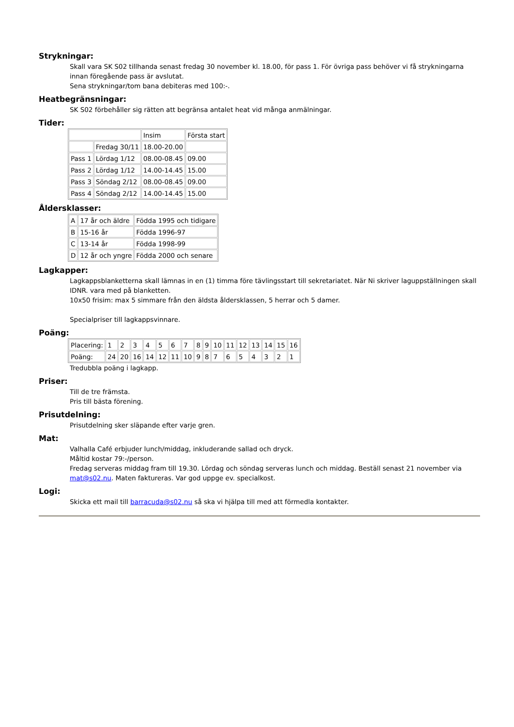Strykningar:
Skall vara SK S02 tillhanda senast fredag 30 november kl. 18.00, för pass 1. För övriga pass behöver vi få strykningarna innan föregående pass är avslutat.
Sena strykningar/tom bana debiteras med 100:-.
Heatbegränsningar:
SK S02 förbehåller sig rätten att begränsa antalet heat vid många anmälningar.
Tider:
| | | Insim | Första start |
| | Fredag 30/11 | 18.00-20.00 | |
| Pass 1 | Lördag 1/12 | 08.00-08.45 | 09.00 |
| Pass 2 | Lördag 1/12 | 14.00-14.45 | 15.00 |
| Pass 3 | Söndag 2/12 | 08.00-08.45 | 09.00 |
| Pass 4 | Söndag 2/12 | 14.00-14.45 | 15.00 |
Åldersklasser:
| A | 17 år och äldre | Födda 1995 och tidigare |
| B | 15-16 år | Födda 1996-97 |
| C | 13-14 år | Födda 1998-99 |
| D | 12 år och yngre | Födda 2000 och senare |
Lagkapper:
Lagkappsblanketterna skall lämnas in en (1) timma före tävlingsstart till sekretariatet. När Ni skriver laguppställningen skall IDNR. vara med på blanketten.
10x50 frisim: max 5 simmare från den äldsta åldersklassen, 5 herrar och 5 damer.
Specialpriser till lagkappsvinnare.
Poäng:
| Placering: | 1 | 2 | 3 | 4 | 5 | 6 | 7 | 8 | 9 | 10 | 11 | 12 | 13 | 14 | 15 | 16 |
| Poäng: | 24 | 20 | 16 | 14 | 12 | 11 | 10 | 9 | 8 | 7 | 6 | 5 | 4 | 3 | 2 | 1 |
Tredubbla poäng i lagkapp.
Priser:
Till de tre främsta.
Pris till bästa förening.
Prisutdelning:
Prisutdelning sker släpande efter varje gren.
Mat:
Valhalla Café erbjuder lunch/middag, inkluderande sallad och dryck.
Måltid kostar 79:-/person.
Fredag serveras middag fram till 19.30. Lördag och söndag serveras lunch och middag. Beställ senast 21 november via mat@s02.nu. Maten faktureras. Var god uppge ev. specialkost.
Logi:
Skicka ett mail till barracuda@s02.nu så ska vi hjälpa till med att förmedla kontakter.